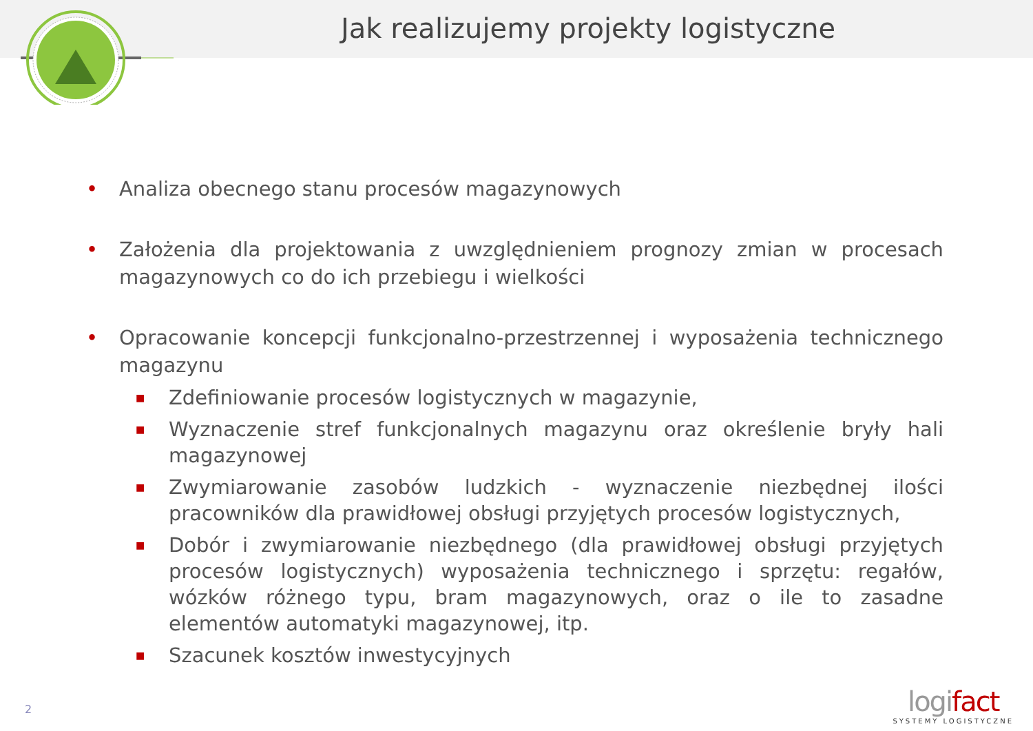Jak realizujemy projekty logistyczne
• Analiza obecnego stanu procesów magazynowych
• Założenia dla projektowania z uwzględnieniem prognozy zmian w procesach magazynowych co do ich przebiegu i wielkości
• Opracowanie koncepcji funkcjonalno-przestrzennej i wyposażenia technicznego magazynu
■ Zdefiniowanie procesów logistycznych w magazynie,
■ Wyznaczenie stref funkcjonalnych magazynu oraz określenie bryły hali magazynowej
■ Zwymiarowanie zasobów ludzkich - wyznaczenie niezbędnej ilości pracowników dla prawidłowej obsługi przyjętych procesów logistycznych,
■ Dobór i zwymiarowanie niezbędnego (dla prawidłowej obsługi przyjętych procesów logistycznych) wyposażenia technicznego i sprzętu: regałów, wózków różnego typu, bram magazynowych, oraz o ile to zasadne elementów automatyki magazynowej, itp.
■ Szacunek kosztów inwestycyjnych
2
logifact
SYSTEMY LOGISTYCZNE